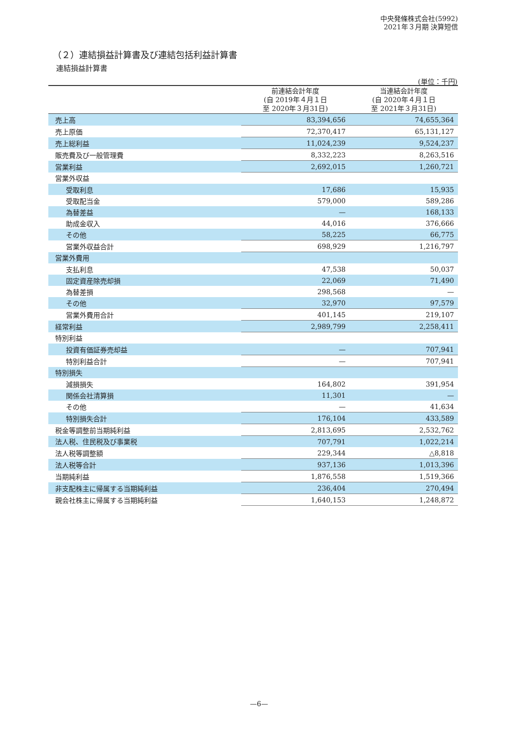中央発條株式会社(5992)
2021年３月期 決算短信
（２）連結損益計算書及び連結包括利益計算書
連結損益計算書
(単位：千円)
| | 前連結会計年度 (自 2019年４月１日 至 2020年３月31日) | 当連結会計年度 (自 2020年４月１日 至 2021年３月31日) |
| --- | --- | --- |
| 売上高 | 83,394,656 | 74,655,364 |
| 売上原価 | 72,370,417 | 65,131,127 |
| 売上総利益 | 11,024,239 | 9,524,237 |
| 販売費及び一般管理費 | 8,332,223 | 8,263,516 |
| 営業利益 | 2,692,015 | 1,260,721 |
| 営業外収益 | | |
| 受取利息 | 17,686 | 15,935 |
| 受取配当金 | 579,000 | 589,286 |
| 為替差益 | — | 168,133 |
| 助成金収入 | 44,016 | 376,666 |
| その他 | 58,225 | 66,775 |
| 営業外収益合計 | 698,929 | 1,216,797 |
| 営業外費用 | | |
| 支払利息 | 47,538 | 50,037 |
| 固定資産除売却損 | 22,069 | 71,490 |
| 為替差損 | 298,568 | — |
| その他 | 32,970 | 97,579 |
| 営業外費用合計 | 401,145 | 219,107 |
| 経常利益 | 2,989,799 | 2,258,411 |
| 特別利益 | | |
| 投資有価証券売却益 | — | 707,941 |
| 特別利益合計 | — | 707,941 |
| 特別損失 | | |
| 減損損失 | 164,802 | 391,954 |
| 関係会社清算損 | 11,301 | — |
| その他 | — | 41,634 |
| 特別損失合計 | 176,104 | 433,589 |
| 税金等調整前当期純利益 | 2,813,695 | 2,532,762 |
| 法人税、住民税及び事業税 | 707,791 | 1,022,214 |
| 法人税等調整額 | 229,344 | △8,818 |
| 法人税等合計 | 937,136 | 1,013,396 |
| 当期純利益 | 1,876,558 | 1,519,366 |
| 非支配株主に帰属する当期純利益 | 236,404 | 270,494 |
| 親会社株主に帰属する当期純利益 | 1,640,153 | 1,248,872 |
—6—